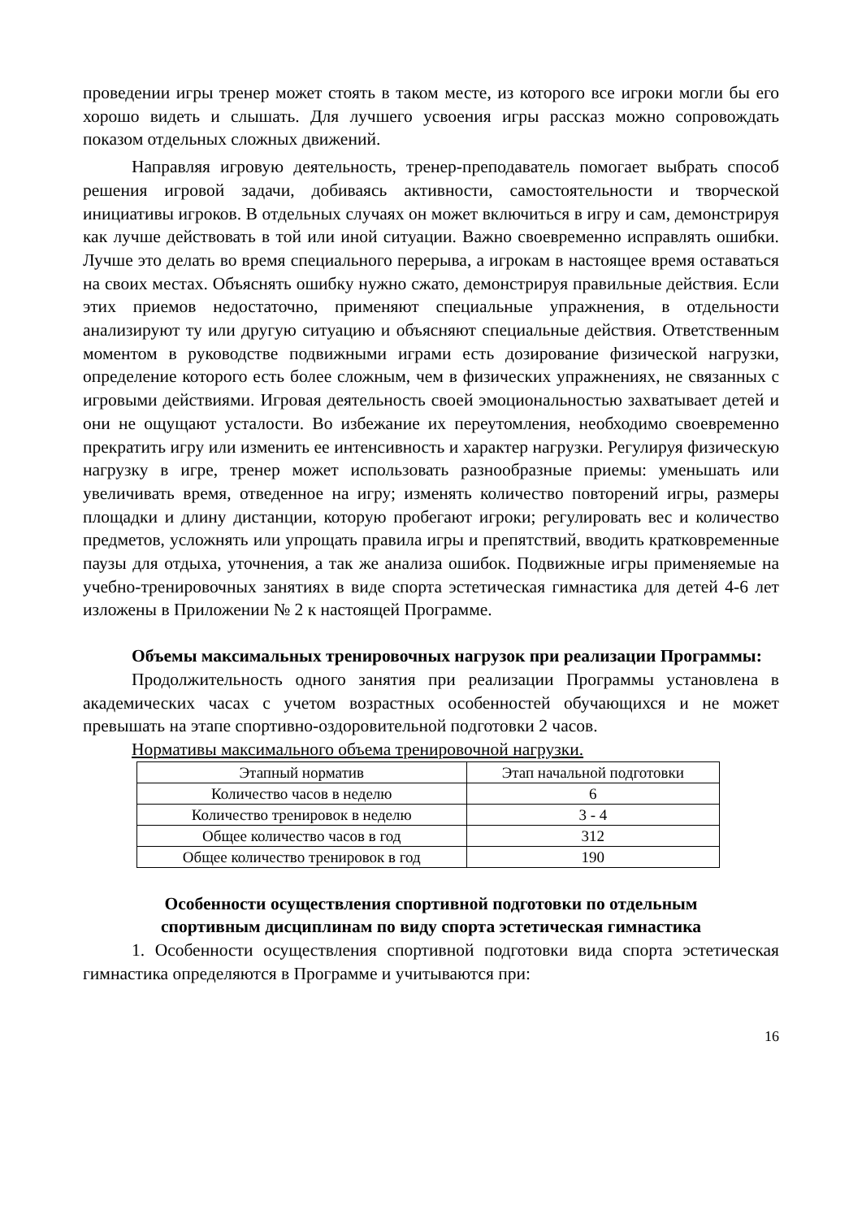проведении игры тренер может стоять в таком месте, из которого все игроки могли бы его хорошо видеть и слышать. Для лучшего усвоения игры рассказ можно сопровождать показом отдельных сложных движений.
Направляя игровую деятельность, тренер-преподаватель помогает выбрать способ решения игровой задачи, добиваясь активности, самостоятельности и творческой инициативы игроков. В отдельных случаях он может включиться в игру и сам, демонстрируя как лучше действовать в той или иной ситуации. Важно своевременно исправлять ошибки. Лучше это делать во время специального перерыва, а игрокам в настоящее время оставаться на своих местах. Объяснять ошибку нужно сжато, демонстрируя правильные действия. Если этих приемов недостаточно, применяют специальные упражнения, в отдельности анализируют ту или другую ситуацию и объясняют специальные действия. Ответственным моментом в руководстве подвижными играми есть дозирование физической нагрузки, определение которого есть более сложным, чем в физических упражнениях, не связанных с игровыми действиями. Игровая деятельность своей эмоциональностью захватывает детей и они не ощущают усталости. Во избежание их переутомления, необходимо своевременно прекратить игру или изменить ее интенсивность и характер нагрузки. Регулируя физическую нагрузку в игре, тренер может использовать разнообразные приемы: уменьшать или увеличивать время, отведенное на игру; изменять количество повторений игры, размеры площадки и длину дистанции, которую пробегают игроки; регулировать вес и количество предметов, усложнять или упрощать правила игры и препятствий, вводить кратковременные паузы для отдыха, уточнения, а так же анализа ошибок. Подвижные игры применяемые на учебно-тренировочных занятиях в виде спорта эстетическая гимнастика для детей 4-6 лет изложены в Приложении № 2 к настоящей Программе.
Объемы максимальных тренировочных нагрузок при реализации Программы:
Продолжительность одного занятия при реализации Программы установлена в академических часах с учетом возрастных особенностей обучающихся и не может превышать на этапе спортивно-оздоровительной подготовки 2 часов.
Нормативы максимального объема тренировочной нагрузки.
| Этапный норматив | Этап начальной подготовки |
| Количество часов в неделю | 6 |
| Количество тренировок в неделю | 3 - 4 |
| Общее количество часов в год | 312 |
| Общее количество тренировок в год | 190 |
Особенности осуществления спортивной подготовки по отдельным
спортивным дисциплинам по виду спорта эстетическая гимнастика
1. Особенности осуществления спортивной подготовки вида спорта эстетическая гимнастика определяются в Программе и учитываются при:
16